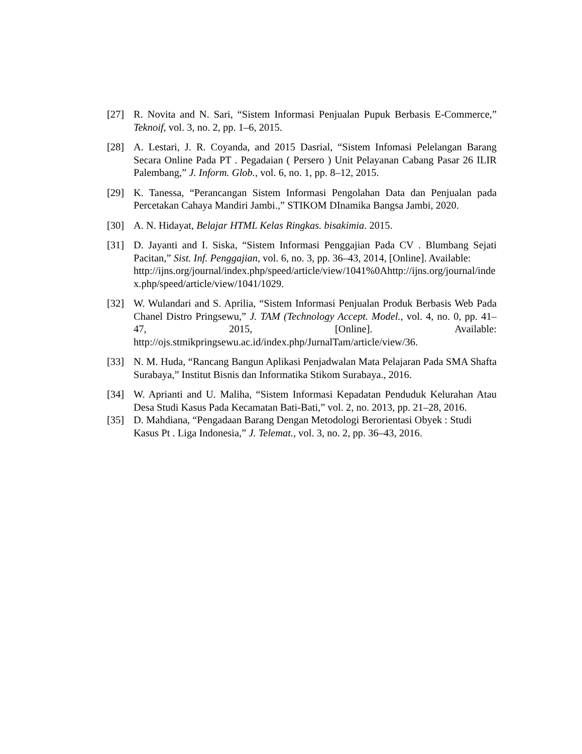[27] R. Novita and N. Sari, “Sistem Informasi Penjualan Pupuk Berbasis E-Commerce,” Teknoif, vol. 3, no. 2, pp. 1–6, 2015.
[28] A. Lestari, J. R. Coyanda, and 2015 Dasrial, “Sistem Infomasi Pelelangan Barang Secara Online Pada PT . Pegadaian ( Persero ) Unit Pelayanan Cabang Pasar 26 ILIR Palembang,” J. Inform. Glob., vol. 6, no. 1, pp. 8–12, 2015.
[29] K. Tanessa, “Perancangan Sistem Informasi Pengolahan Data dan Penjualan pada Percetakan Cahaya Mandiri Jambi.,” STIKOM DInamika Bangsa Jambi, 2020.
[30] A. N. Hidayat, Belajar HTML Kelas Ringkas. bisakimia. 2015.
[31] D. Jayanti and I. Siska, “Sistem Informasi Penggajian Pada CV . Blumbang Sejati Pacitan,” Sist. Inf. Penggajian, vol. 6, no. 3, pp. 36–43, 2014, [Online]. Available:
http://ijns.org/journal/index.php/speed/article/view/1041%0Ahttp://ijns.org/journal/index.php/speed/article/view/1041/1029.
[32] W. Wulandari and S. Aprilia, “Sistem Informasi Penjualan Produk Berbasis Web Pada Chanel Distro Pringsewu,” J. TAM (Technology Accept. Model., vol. 4, no. 0, pp. 41–47, 2015, [Online]. Available: http://ojs.stmikpringsewu.ac.id/index.php/JurnalTam/article/view/36.
[33] N. M. Huda, “Rancang Bangun Aplikasi Penjadwalan Mata Pelajaran Pada SMA Shafta Surabaya,” Institut Bisnis dan Informatika Stikom Surabaya., 2016.
[34] W. Aprianti and U. Maliha, “Sistem Informasi Kepadatan Penduduk Kelurahan Atau Desa Studi Kasus Pada Kecamatan Bati-Bati,” vol. 2, no. 2013, pp. 21–28, 2016.
[35] D. Mahdiana, “Pengadaan Barang Dengan Metodologi Berorientasi Obyek : Studi Kasus Pt . Liga Indonesia,” J. Telemat., vol. 3, no. 2, pp. 36–43, 2016.